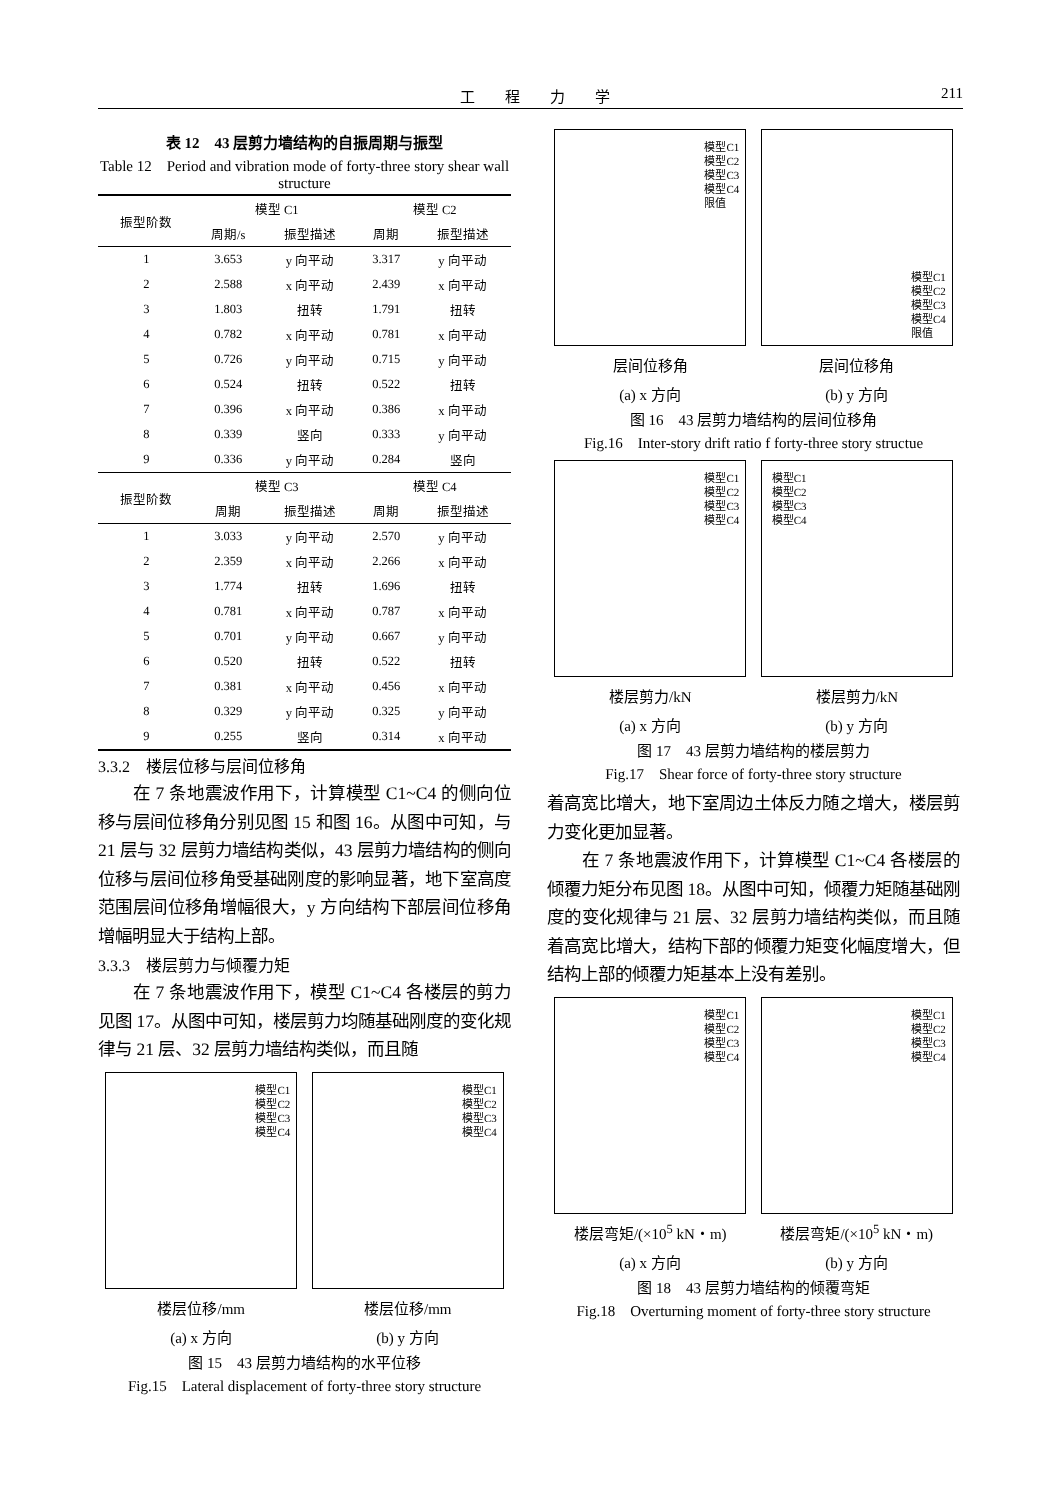工程力学 211
表 12　43 层剪力墙结构的自振周期与振型
Table 12　Period and vibration mode of forty-three story shear wall structure
| 振型阶数 | 模型 C1 | | 模型 C2 | |
| --- | --- | --- | --- | --- |
| | 周期/s | 振型描述 | 周期 | 振型描述 |
| 1 | 3.653 | y 向平动 | 3.317 | y 向平动 |
| 2 | 2.588 | x 向平动 | 2.439 | x 向平动 |
| 3 | 1.803 | 扭转 | 1.791 | 扭转 |
| 4 | 0.782 | x 向平动 | 0.781 | x 向平动 |
| 5 | 0.726 | y 向平动 | 0.715 | y 向平动 |
| 6 | 0.524 | 扭转 | 0.522 | 扭转 |
| 7 | 0.396 | x 向平动 | 0.386 | x 向平动 |
| 8 | 0.339 | 竖向 | 0.333 | y 向平动 |
| 9 | 0.336 | y 向平动 | 0.284 | 竖向 |
| 振型阶数 | 模型 C3 | | 模型 C4 | |
| | 周期 | 振型描述 | 周期 | 振型描述 |
| 1 | 3.033 | y 向平动 | 2.570 | y 向平动 |
| 2 | 2.359 | x 向平动 | 2.266 | x 向平动 |
| 3 | 1.774 | 扭转 | 1.696 | 扭转 |
| 4 | 0.781 | x 向平动 | 0.787 | x 向平动 |
| 5 | 0.701 | y 向平动 | 0.667 | y 向平动 |
| 6 | 0.520 | 扭转 | 0.522 | 扭转 |
| 7 | 0.381 | x 向平动 | 0.456 | x 向平动 |
| 8 | 0.329 | y 向平动 | 0.325 | y 向平动 |
| 9 | 0.255 | 竖向 | 0.314 | x 向平动 |
3.3.2　楼层位移与层间位移角
在 7 条地震波作用下，计算模型 C1~C4 的侧向位移与层间位移角分别见图 15 和图 16。从图中可知，与 21 层与 32 层剪力墙结构类似，43 层剪力墙结构的侧向位移与层间位移角受基础刚度的影响显著，地下室高度范围层间位移角增幅很大，y 方向结构下部层间位移角增幅明显大于结构上部。
3.3.3　楼层剪力与倾覆力矩
在 7 条地震波作用下，模型 C1~C4 各楼层的剪力见图 17。从图中可知，楼层剪力均随基础刚度的变化规律与 21 层、32 层剪力墙结构类似，而且随
模型C1
模型C2
模型C3
模型C4
模型C1
模型C2
模型C3
模型C4
楼层位移/mm 楼层位移/mm
(a) x 方向 (b) y 方向
图 15　43 层剪力墙结构的水平位移
Fig.15　Lateral displacement of forty-three story structure
模型C1
模型C2
模型C3
模型C4
限值
模型C1
模型C2
模型C3
模型C4
限值
层间位移角 层间位移角
(a) x 方向 (b) y 方向
图 16　43 层剪力墙结构的层间位移角
Fig.16　Inter-story drift ratio f forty-three story structue
模型C1
模型C2
模型C3
模型C4
模型C1
模型C2
模型C3
模型C4
楼层剪力/kN 楼层剪力/kN
(a) x 方向 (b) y 方向
图 17　43 层剪力墙结构的楼层剪力
Fig.17　Shear force of forty-three story structure
着高宽比增大，地下室周边土体反力随之增大，楼层剪力变化更加显著。
在 7 条地震波作用下，计算模型 C1~C4 各楼层的倾覆力矩分布见图 18。从图中可知，倾覆力矩随基础刚度的变化规律与 21 层、32 层剪力墙结构类似，而且随着高宽比增大，结构下部的倾覆力矩变化幅度增大，但结构上部的倾覆力矩基本上没有差别。
模型C1
模型C2
模型C3
模型C4
模型C1
模型C2
模型C3
模型C4
楼层弯矩/(×10<sup>5</sup> kN・m) 楼层弯矩/(×10<sup>5</sup> kN・m)
(a) x 方向 (b) y 方向
图 18　43 层剪力墙结构的倾覆弯矩
Fig.18　Overturning moment of forty-three story structure